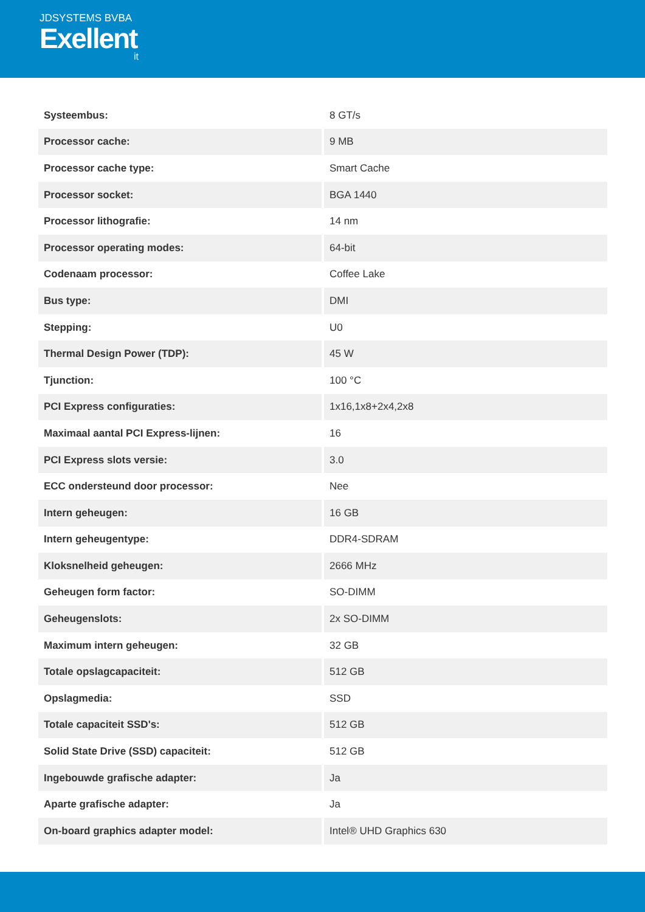JDSYSTEMS BVBA
Exellent
it
| Systeembus: | 8 GT/s |
| Processor cache: | 9 MB |
| Processor cache type: | Smart Cache |
| Processor socket: | BGA 1440 |
| Processor lithografie: | 14 nm |
| Processor operating modes: | 64-bit |
| Codenaam processor: | Coffee Lake |
| Bus type: | DMI |
| Stepping: | U0 |
| Thermal Design Power (TDP): | 45 W |
| Tjunction: | 100 °C |
| PCI Express configuraties: | 1x16,1x8+2x4,2x8 |
| Maximaal aantal PCI Express-lijnen: | 16 |
| PCI Express slots versie: | 3.0 |
| ECC ondersteund door processor: | Nee |
| Intern geheugen: | 16 GB |
| Intern geheugentype: | DDR4-SDRAM |
| Kloksnelheid geheugen: | 2666 MHz |
| Geheugen form factor: | SO-DIMM |
| Geheugenslots: | 2x SO-DIMM |
| Maximum intern geheugen: | 32 GB |
| Totale opslagcapaciteit: | 512 GB |
| Opslagmedia: | SSD |
| Totale capaciteit SSD's: | 512 GB |
| Solid State Drive (SSD) capaciteit: | 512 GB |
| Ingebouwde grafische adapter: | Ja |
| Aparte grafische adapter: | Ja |
| On-board graphics adapter model: | Intel® UHD Graphics 630 |